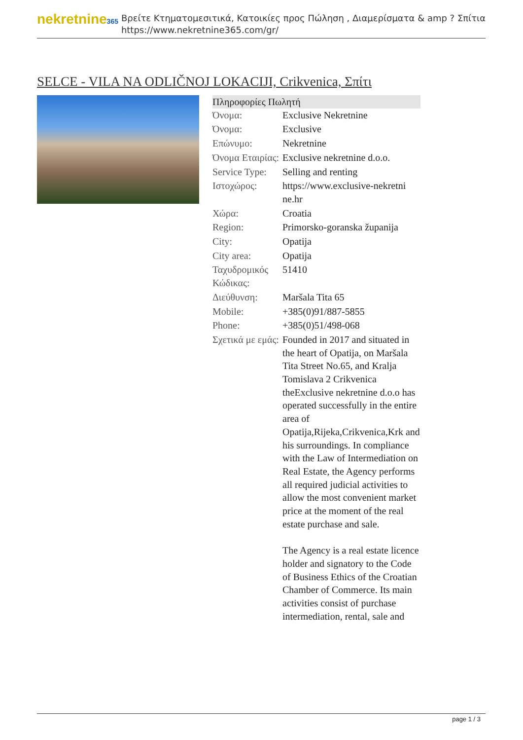nekretnine365
Βρείτε Κτηματομεσιτικά, Κατοικίες προς Πώληση , Διαμερίσματα & amp ? Σπίτια
https://www.nekretnine365.com/gr/
SELCE - VILA NA ODLIČNOJ LOKACIJI, Crikvenica, Σπίτι
| Πληροφορίες Πωλητή | |
| --- | --- |
| Όνομα: | Exclusive Nekretnine |
| Όνομα: | Exclusive |
| Επώνυμο: | Nekretnine |
| Όνομα Εταιρίας: | Exclusive nekretnine d.o.o. |
| Service Type: | Selling and renting |
| Ιστοχώρος: | https://www.exclusive-nekretni ne.hr |
| Χώρα: | Croatia |
| Region: | Primorsko-goranska županija |
| City: | Opatija |
| City area: | Opatija |
| Ταχυδρομικός Κώδικας: | 51410 |
| Διεύθυνση: | Maršala Tita 65 |
| Mobile: | +385(0)91/887-5855 |
| Phone: | +385(0)51/498-068 |
| Σχετικά με εμάς: | Founded in 2017 and situated in the heart of Opatija, on Maršala Tita Street No.65, and Kralja Tomislava 2 Crikvenica theExclusive nekretnine d.o.o has operated successfully in the entire area of Opatija,Rijeka,Crikvenica,Krk and his surroundings. In compliance with the Law of Intermediation on Real Estate, the Agency performs all required judicial activities to allow the most convenient market price at the moment of the real estate purchase and sale. The Agency is a real estate licence holder and signatory to the Code of Business Ethics of the Croatian Chamber of Commerce. Its main activities consist of purchase intermediation, rental, sale and |
page 1 / 3